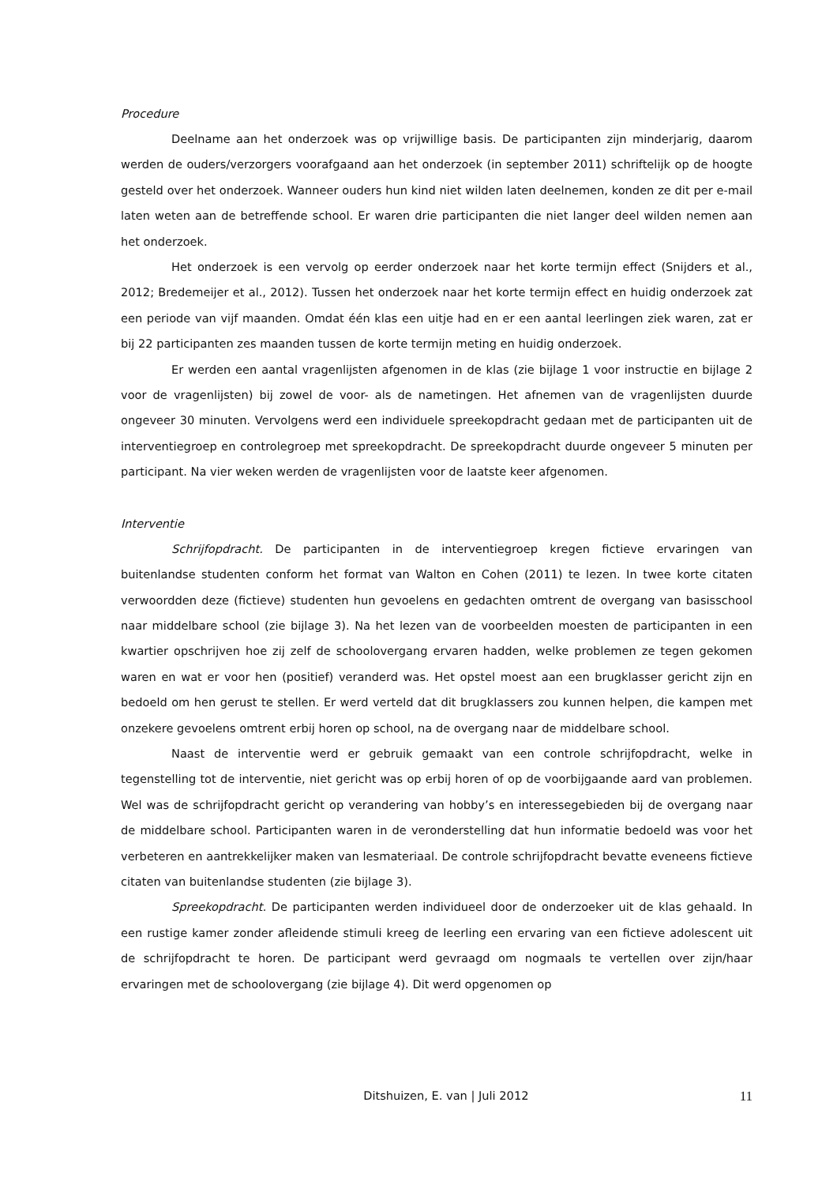Procedure
Deelname aan het onderzoek was op vrijwillige basis. De participanten zijn minderjarig, daarom werden de ouders/verzorgers voorafgaand aan het onderzoek (in september 2011) schriftelijk op de hoogte gesteld over het onderzoek. Wanneer ouders hun kind niet wilden laten deelnemen, konden ze dit per e-mail laten weten aan de betreffende school. Er waren drie participanten die niet langer deel wilden nemen aan het onderzoek.
Het onderzoek is een vervolg op eerder onderzoek naar het korte termijn effect (Snijders et al., 2012; Bredemeijer et al., 2012). Tussen het onderzoek naar het korte termijn effect en huidig onderzoek zat een periode van vijf maanden. Omdat één klas een uitje had en er een aantal leerlingen ziek waren, zat er bij 22 participanten zes maanden tussen de korte termijn meting en huidig onderzoek.
Er werden een aantal vragenlijsten afgenomen in de klas (zie bijlage 1 voor instructie en bijlage 2 voor de vragenlijsten) bij zowel de voor- als de nametingen. Het afnemen van de vragenlijsten duurde ongeveer 30 minuten. Vervolgens werd een individuele spreekopdracht gedaan met de participanten uit de interventiegroep en controlegroep met spreekopdracht. De spreekopdracht duurde ongeveer 5 minuten per participant. Na vier weken werden de vragenlijsten voor de laatste keer afgenomen.
Interventie
Schrijfopdracht. De participanten in de interventiegroep kregen fictieve ervaringen van buitenlandse studenten conform het format van Walton en Cohen (2011) te lezen. In twee korte citaten verwoordden deze (fictieve) studenten hun gevoelens en gedachten omtrent de overgang van basisschool naar middelbare school (zie bijlage 3). Na het lezen van de voorbeelden moesten de participanten in een kwartier opschrijven hoe zij zelf de schoolovergang ervaren hadden, welke problemen ze tegen gekomen waren en wat er voor hen (positief) veranderd was. Het opstel moest aan een brugklasser gericht zijn en bedoeld om hen gerust te stellen. Er werd verteld dat dit brugklassers zou kunnen helpen, die kampen met onzekere gevoelens omtrent erbij horen op school, na de overgang naar de middelbare school.
Naast de interventie werd er gebruik gemaakt van een controle schrijfopdracht, welke in tegenstelling tot de interventie, niet gericht was op erbij horen of op de voorbijgaande aard van problemen. Wel was de schrijfopdracht gericht op verandering van hobby’s en interessegebieden bij de overgang naar de middelbare school. Participanten waren in de veronderstelling dat hun informatie bedoeld was voor het verbeteren en aantrekkelijker maken van lesmateriaal. De controle schrijfopdracht bevatte eveneens fictieve citaten van buitenlandse studenten (zie bijlage 3).
Spreekopdracht. De participanten werden individueel door de onderzoeker uit de klas gehaald. In een rustige kamer zonder afleidende stimuli kreeg de leerling een ervaring van een fictieve adolescent uit de schrijfopdracht te horen. De participant werd gevraagd om nogmaals te vertellen over zijn/haar ervaringen met de schoolovergang (zie bijlage 4). Dit werd opgenomen op
Ditshuizen, E. van | Juli 2012 11